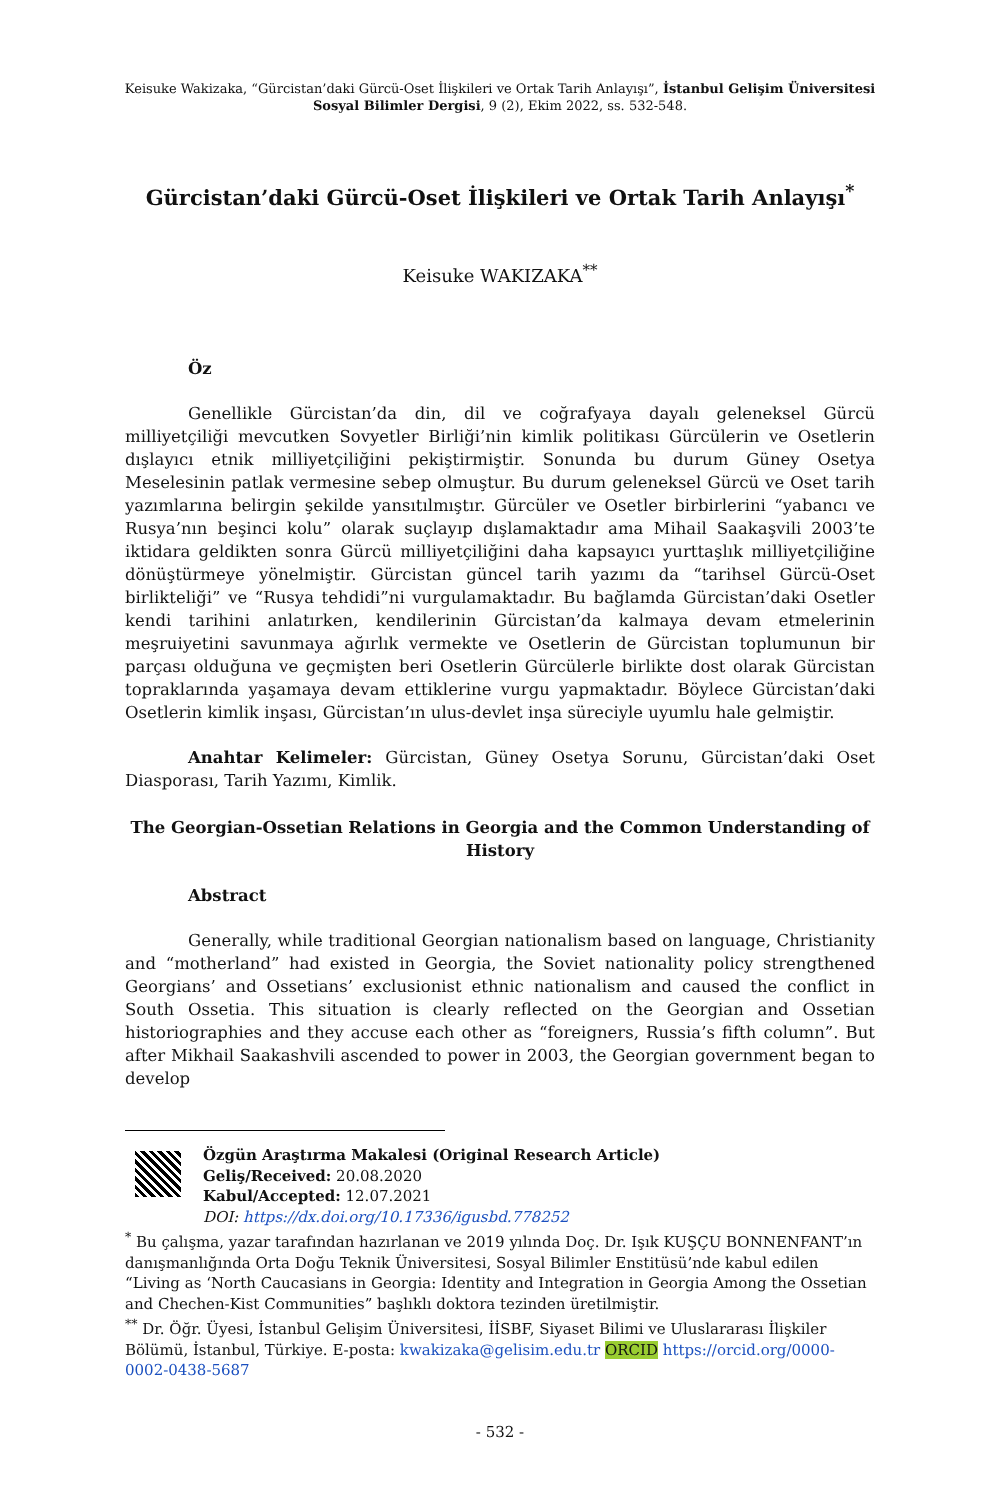Keisuke Wakizaka, “Gürcistan’daki Gürcü-Oset İlişkileri ve Ortak Tarih Anlayışı”, İstanbul Gelişim Üniversitesi Sosyal Bilimler Dergisi, 9 (2), Ekim 2022, ss. 532-548.
Gürcistan’daki Gürcü-Oset İlişkileri ve Ortak Tarih Anlayışı<sup>*</sup>
Keisuke WAKIZAKA<sup>**</sup>
Öz
Genellikle Gürcistan’da din, dil ve coğrafyaya dayalı geleneksel Gürcü milliyetçiliği mevcutken Sovyetler Birliği’nin kimlik politikası Gürcülerin ve Osetlerin dışlayıcı etnik milliyetçiliğini pekiştirmiştir. Sonunda bu durum Güney Osetya Meselesinin patlak vermesine sebep olmuştur. Bu durum geleneksel Gürcü ve Oset tarih yazımlarına belirgin şekilde yansıtılmıştır. Gürcüler ve Osetler birbirlerini “yabancı ve Rusya’nın beşinci kolu” olarak suçlayıp dışlamaktadır ama Mihail Saakaşvili 2003’te iktidara geldikten sonra Gürcü milliyetçiliğini daha kapsayıcı yurttaşlık milliyetçiliğine dönüştürmeye yönelmiştir. Gürcistan güncel tarih yazımı da “tarihsel Gürcü-Oset birlikteliği” ve “Rusya tehdidi”ni vurgulamaktadır. Bu bağlamda Gürcistan’daki Osetler kendi tarihini anlatırken, kendilerinin Gürcistan’da kalmaya devam etmelerinin meşruiyetini savunmaya ağırlık vermekte ve Osetlerin de Gürcistan toplumunun bir parçası olduğuna ve geçmişten beri Osetlerin Gürcülerle birlikte dost olarak Gürcistan topraklarında yaşamaya devam ettiklerine vurgu yapmaktadır. Böylece Gürcistan’daki Osetlerin kimlik inşası, Gürcistan’ın ulus-devlet inşa süreciyle uyumlu hale gelmiştir.
Anahtar Kelimeler: Gürcistan, Güney Osetya Sorunu, Gürcistan’daki Oset Diasporası, Tarih Yazımı, Kimlik.
The Georgian-Ossetian Relations in Georgia and the Common Understanding of History
Abstract
Generally, while traditional Georgian nationalism based on language, Christianity and “motherland” had existed in Georgia, the Soviet nationality policy strengthened Georgians’ and Ossetians’ exclusionist ethnic nationalism and caused the conflict in South Ossetia. This situation is clearly reflected on the Georgian and Ossetian historiographies and they accuse each other as “foreigners, Russia’s fifth column”. But after Mikhail Saakashvili ascended to power in 2003, the Georgian government began to develop
Özgün Araştırma Makalesi (Original Research Article)
Geliş/Received: 20.08.2020
Kabul/Accepted: 12.07.2021
DOI: https://dx.doi.org/10.17336/igusbd.778252
<sup>*</sup> Bu çalışma, yazar tarafından hazırlanan ve 2019 yılında Doç. Dr. Işık KUŞÇU BONNENFANT’ın danışmanlığında Orta Doğu Teknik Üniversitesi, Sosyal Bilimler Enstitüsü’nde kabul edilen “Living as ‘North Caucasians in Georgia: Identity and Integration in Georgia Among the Ossetian and Chechen-Kist Communities” başlıklı doktora tezinden üretilmiştir.
<sup>**</sup> Dr. Öğr. Üyesi, İstanbul Gelişim Üniversitesi, İİSBF, Siyaset Bilimi ve Uluslararası İlişkiler Bölümü, İstanbul, Türkiye. E-posta: kwakizaka@gelisim.edu.tr ORCID https://orcid.org/0000-0002-0438-5687
- 532 -